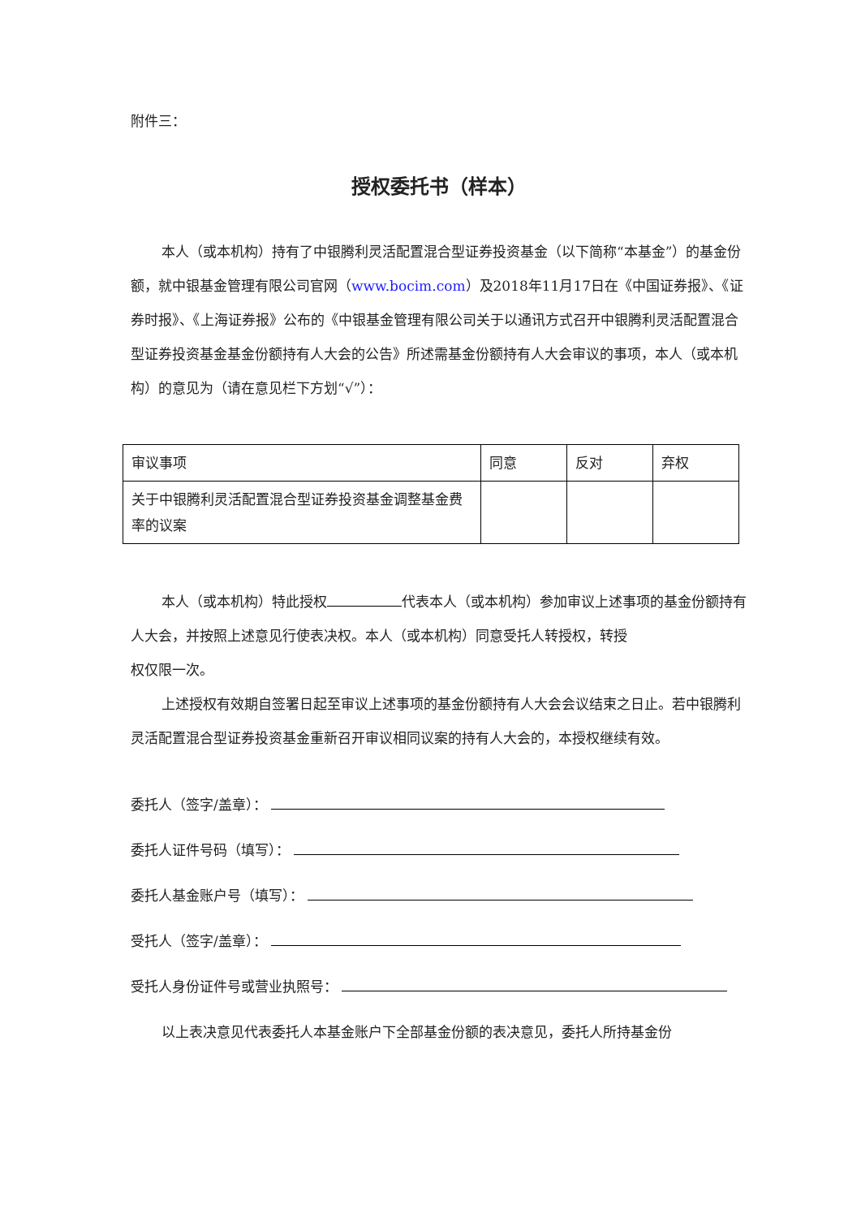附件三：
授权委托书（样本）
本人（或本机构）持有了中银腾利灵活配置混合型证券投资基金（以下简称“本基金”）的基金份额，就中银基金管理有限公司官网（www.bocim.com）及2018年11月17日在《中国证券报》、《证券时报》、《上海证券报》公布的《中银基金管理有限公司关于以通讯方式召开中银腾利灵活配置混合型证券投资基金基金份额持有人大会的公告》所述需基金份额持有人大会审议的事项，本人（或本机构）的意见为（请在意见栏下方划“√”）：
| 审议事项 | 同意 | 反对 | 弃权 |
| 关于中银腾利灵活配置混合型证券投资基金调整基金费率的议案 | | | |
本人（或本机构）特此授权 代表本人（或本机构）参加审议上述事项的基金份额持有人大会，并按照上述意见行使表决权。本人（或本机构）同意受托人转授权，转授
权仅限一次。
上述授权有效期自签署日起至审议上述事项的基金份额持有人大会会议结束之日止。若中银腾利灵活配置混合型证券投资基金重新召开审议相同议案的持有人大会的，本授权继续有效。
委托人（签字/盖章）：
委托人证件号码（填写）：
委托人基金账户号（填写）：
受托人（签字/盖章）：
受托人身份证件号或营业执照号：
以上表决意见代表委托人本基金账户下全部基金份额的表决意见，委托人所持基金份